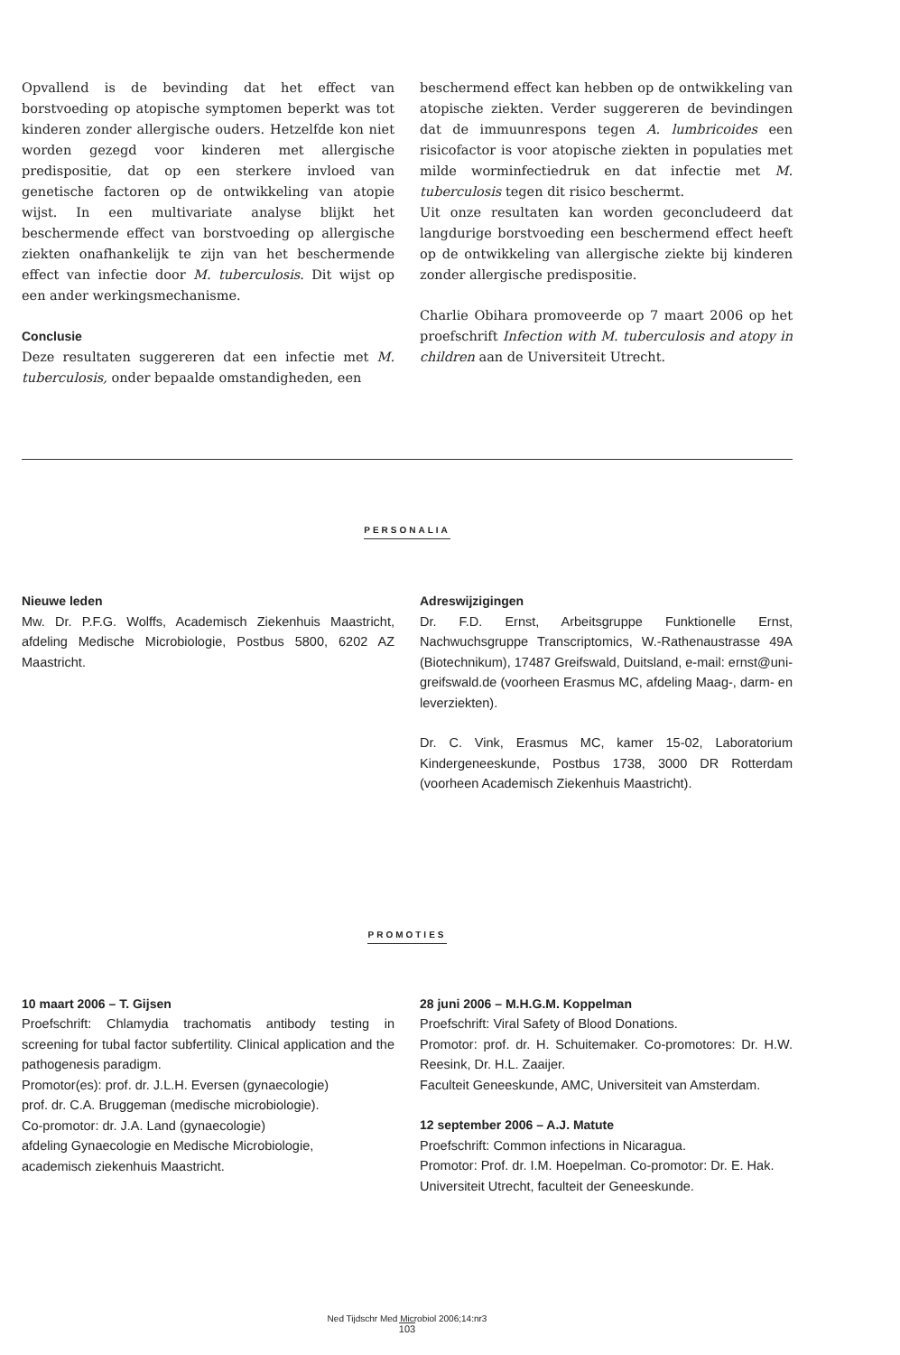Opvallend is de bevinding dat het effect van borstvoeding op atopische symptomen beperkt was tot kinderen zonder allergische ouders. Hetzelfde kon niet worden gezegd voor kinderen met allergische predispositie, dat op een sterkere invloed van genetische factoren op de ontwikkeling van atopie wijst. In een multivariate analyse blijkt het beschermende effect van borstvoeding op allergische ziekten onafhankelijk te zijn van het beschermende effect van infectie door M. tuberculosis. Dit wijst op een ander werkingsmechanisme.
Conclusie
Deze resultaten suggereren dat een infectie met M. tuberculosis, onder bepaalde omstandigheden, een
beschermend effect kan hebben op de ontwikkeling van atopische ziekten. Verder suggereren de bevindingen dat de immuunrespons tegen A. lumbricoides een risicofactor is voor atopische ziekten in populaties met milde worminfectiedruk en dat infectie met M. tuberculosis tegen dit risico beschermt.
Uit onze resultaten kan worden geconcludeerd dat langdurige borstvoeding een beschermend effect heeft op de ontwikkeling van allergische ziekte bij kinderen zonder allergische predispositie.
Charlie Obihara promoveerde op 7 maart 2006 op het proefschrift Infection with M. tuberculosis and atopy in children aan de Universiteit Utrecht.
PERSONALIA
Nieuwe leden
Mw. Dr. P.F.G. Wolffs, Academisch Ziekenhuis Maastricht, afdeling Medische Microbiologie, Postbus 5800, 6202 AZ Maastricht.
Adreswijzigingen
Dr. F.D. Ernst, Arbeitsgruppe Funktionelle Ernst, Nachwuchsgruppe Transcriptomics, W.-Rathenaustrasse 49A (Biotechnikum), 17487 Greifswald, Duitsland, e-mail: ernst@uni-greifswald.de (voorheen Erasmus MC, afdeling Maag-, darm- en leverziekten).
Dr. C. Vink, Erasmus MC, kamer 15-02, Laboratorium Kindergeneeskunde, Postbus 1738, 3000 DR Rotterdam (voorheen Academisch Ziekenhuis Maastricht).
PROMOTIES
10 maart 2006 – T. Gijsen
Proefschrift: Chlamydia trachomatis antibody testing in screening for tubal factor subfertility. Clinical application and the pathogenesis paradigm.
Promotor(es): prof. dr. J.L.H. Eversen (gynaecologie)
prof. dr. C.A. Bruggeman (medische microbiologie).
Co-promotor: dr. J.A. Land (gynaecologie)
afdeling Gynaecologie en Medische Microbiologie,
academisch ziekenhuis Maastricht.
28 juni 2006 – M.H.G.M. Koppelman
Proefschrift: Viral Safety of Blood Donations.
Promotor: prof. dr. H. Schuitemaker. Co-promotores: Dr. H.W. Reesink, Dr. H.L. Zaaijer.
Faculteit Geneeskunde, AMC, Universiteit van Amsterdam.
12 september 2006 – A.J. Matute
Proefschrift: Common infections in Nicaragua.
Promotor: Prof. dr. I.M. Hoepelman. Co-promotor: Dr. E. Hak.
Universiteit Utrecht, faculteit der Geneeskunde.
Ned Tijdschr Med Microbiol 2006;14:nr3
103